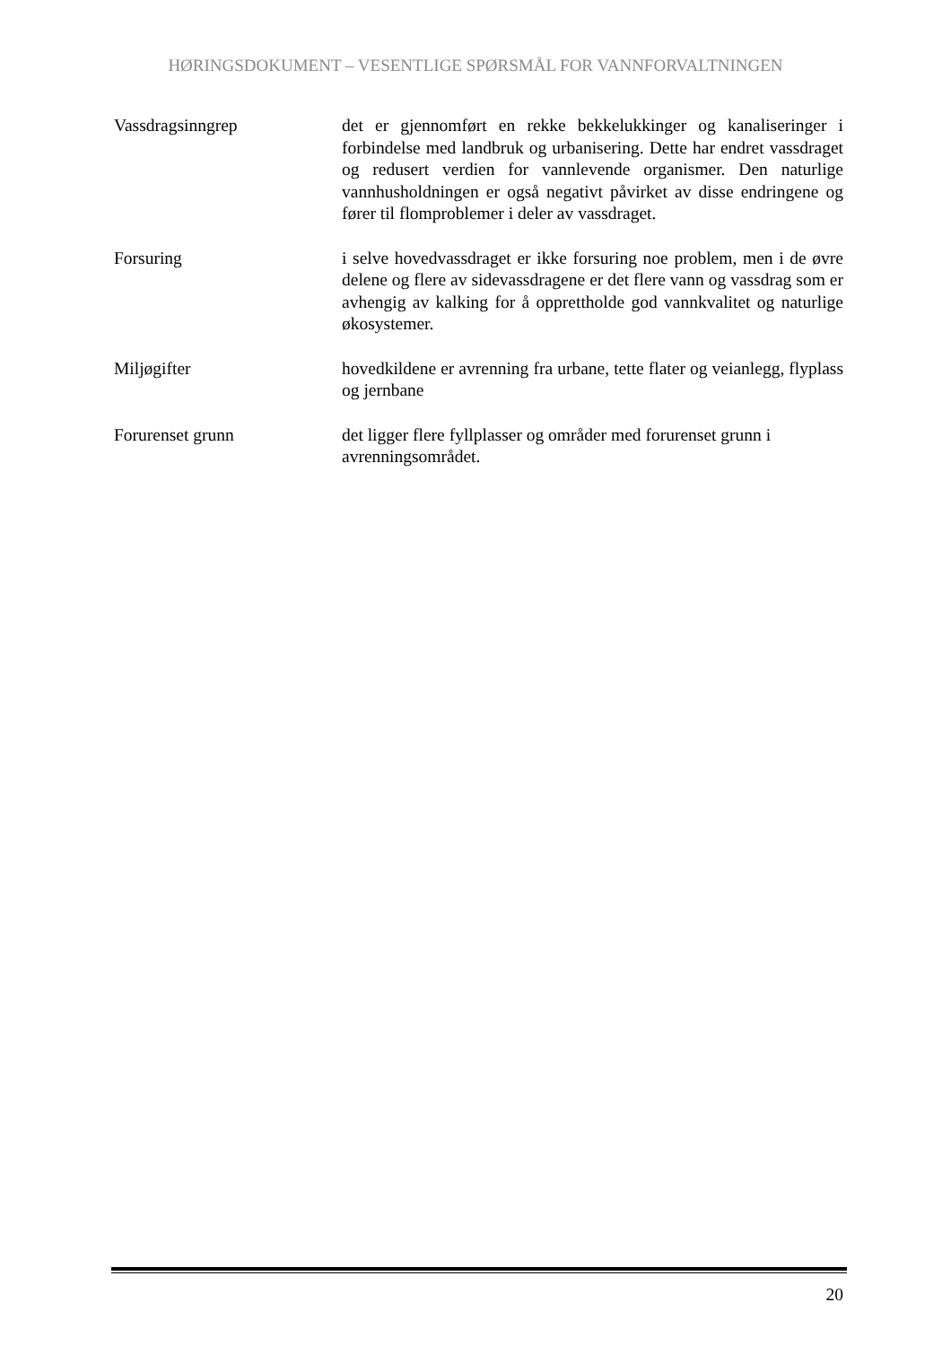HØRINGSDOKUMENT – VESENTLIGE SPØRSMÅL FOR VANNFORVALTNINGEN
Vassdragsinngrep det er gjennomført en rekke bekkelukkinger og kanaliseringer i forbindelse med landbruk og urbanisering. Dette har endret vassdraget og redusert verdien for vannlevende organismer. Den naturlige vannhusholdningen er også negativt påvirket av disse endringene og fører til flomproblemer i deler av vassdraget.
Forsuring i selve hovedvassdraget er ikke forsuring noe problem, men i de øvre delene og flere av sidevassdragene er det flere vann og vassdrag som er avhengig av kalking for å opprettholde god vannkvalitet og naturlige økosystemer.
Miljøgifter hovedkildene er avrenning fra urbane, tette flater og veianlegg, flyplass og jernbane
Forurenset grunn det ligger flere fyllplasser og områder med forurenset grunn i avrenningsområdet.
20